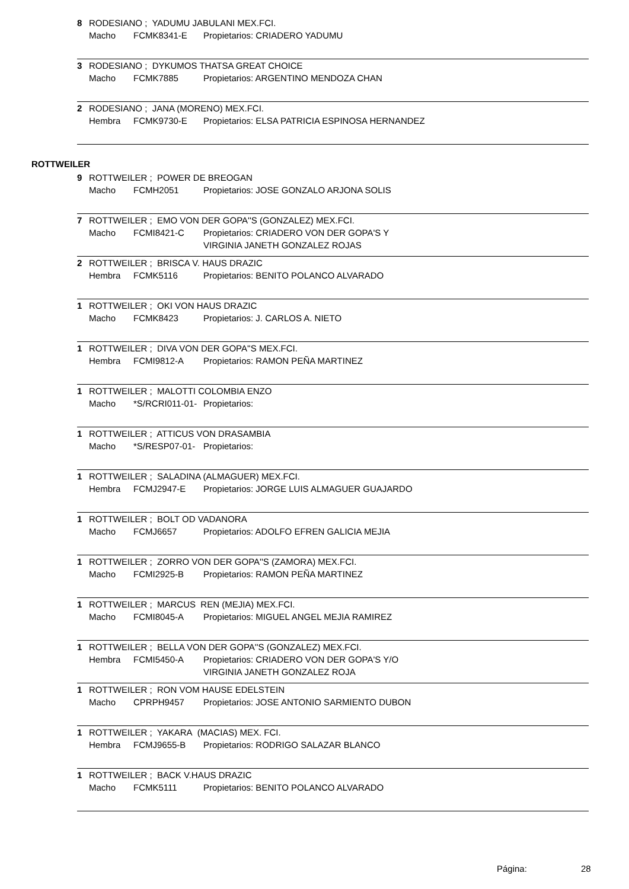8 RODESIANO ; YADUMU JABULANI MEX.FCI.
Macho FCMK8341-E Propietarios: CRIADERO YADUMU
3 RODESIANO ; DYKUMOS THATSA GREAT CHOICE
Macho FCMK7885 Propietarios: ARGENTINO MENDOZA CHAN
2 RODESIANO ; JANA (MORENO) MEX.FCI.
Hembra FCMK9730-E Propietarios: ELSA PATRICIA ESPINOSA HERNANDEZ
ROTTWEILER
9 ROTTWEILER ; POWER DE BREOGAN
Macho FCMH2051 Propietarios: JOSE GONZALO ARJONA SOLIS
7 ROTTWEILER ; EMO VON DER GOPA''S (GONZALEZ) MEX.FCI.
Macho FCMI8421-C Propietarios: CRIADERO VON DER GOPA'S Y
VIRGINIA JANETH GONZALEZ ROJAS
2 ROTTWEILER ; BRISCA V. HAUS DRAZIC
Hembra FCMK5116 Propietarios: BENITO POLANCO ALVARADO
1 ROTTWEILER ; OKI VON HAUS DRAZIC
Macho FCMK8423 Propietarios: J. CARLOS A. NIETO
1 ROTTWEILER ; DIVA VON DER GOPA''S MEX.FCI.
Hembra FCMI9812-A Propietarios: RAMON PEÑA MARTINEZ
1 ROTTWEILER ; MALOTTI COLOMBIA ENZO
Macho *S/RCRI011-01- Propietarios:
1 ROTTWEILER ; ATTICUS VON DRASAMBIA
Macho *S/RESP07-01- Propietarios:
1 ROTTWEILER ; SALADINA (ALMAGUER) MEX.FCI.
Hembra FCMJ2947-E Propietarios: JORGE LUIS ALMAGUER GUAJARDO
1 ROTTWEILER ; BOLT OD VADANORA
Macho FCMJ6657 Propietarios: ADOLFO EFREN GALICIA MEJIA
1 ROTTWEILER ; ZORRO VON DER GOPA''S (ZAMORA) MEX.FCI.
Macho FCMI2925-B Propietarios: RAMON PEÑA MARTINEZ
1 ROTTWEILER ; MARCUS REN (MEJIA) MEX.FCI.
Macho FCMI8045-A Propietarios: MIGUEL ANGEL MEJIA RAMIREZ
1 ROTTWEILER ; BELLA VON DER GOPA''S (GONZALEZ) MEX.FCI.
Hembra FCMI5450-A Propietarios: CRIADERO VON DER GOPA'S Y/O
VIRGINIA JANETH GONZALEZ ROJA
1 ROTTWEILER ; RON VOM HAUSE EDELSTEIN
Macho CPRPH9457 Propietarios: JOSE ANTONIO SARMIENTO DUBON
1 ROTTWEILER ; YAKARA (MACIAS) MEX. FCI.
Hembra FCMJ9655-B Propietarios: RODRIGO SALAZAR BLANCO
1 ROTTWEILER ; BACK V.HAUS DRAZIC
Macho FCMK5111 Propietarios: BENITO POLANCO ALVARADO
Página: 28